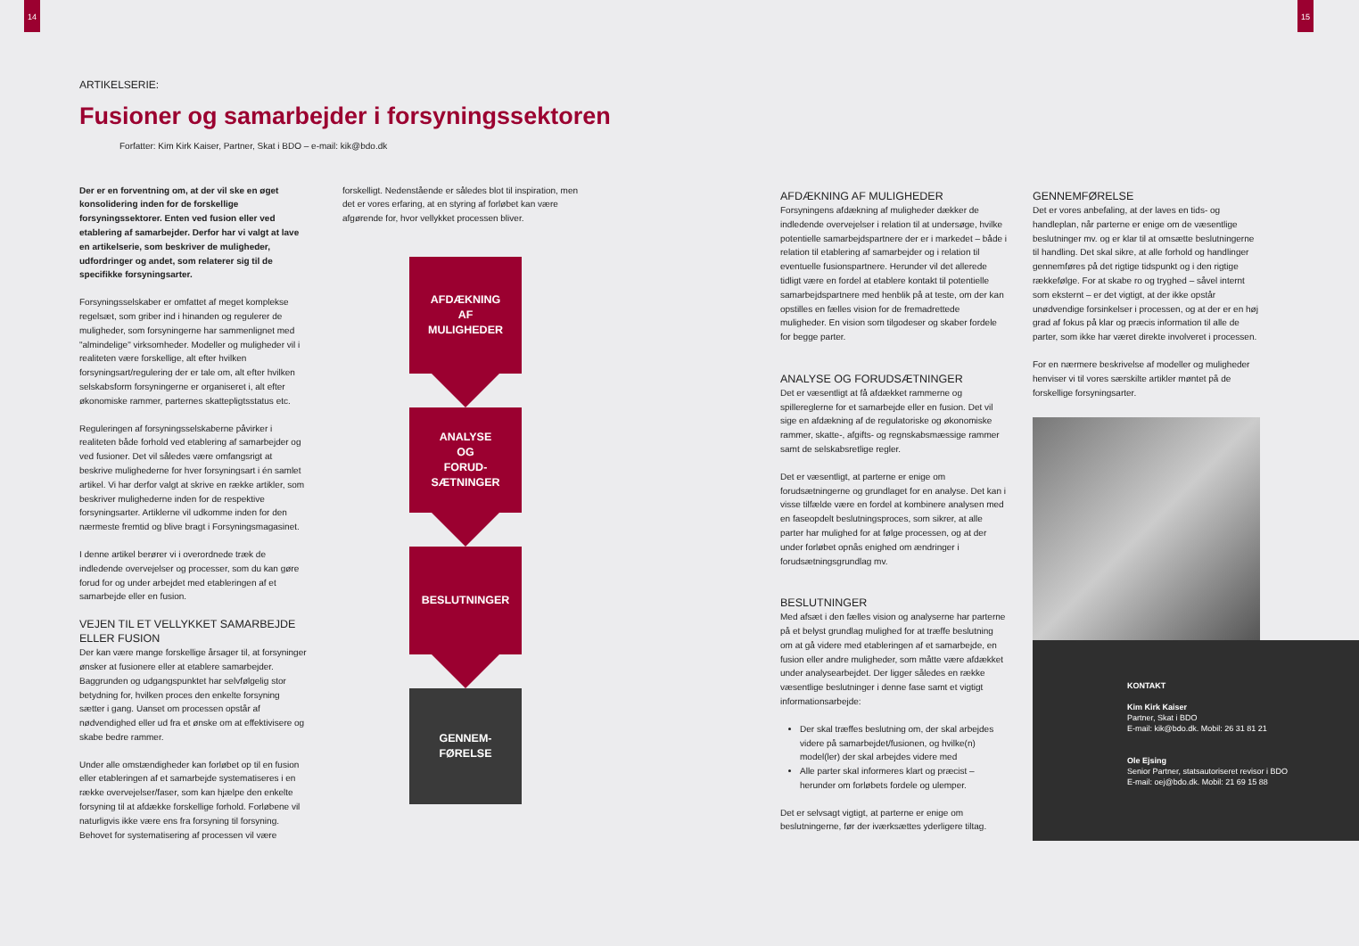14 15
ARTIKELSERIE:
Fusioner og samarbejder i forsyningssektoren
Forfatter: Kim Kirk Kaiser, Partner, Skat i BDO – e-mail: kik@bdo.dk
Der er en forventning om, at der vil ske en øget konsolidering inden for de forskellige forsyningssektorer. Enten ved fusion eller ved etablering af samarbejder. Derfor har vi valgt at lave en artikelserie, som beskriver de muligheder, udfordringer og andet, som relaterer sig til de specifikke forsyningsarter.
Forsyningsselskaber er omfattet af meget komplekse regelsæt, som griber ind i hinanden og regulerer de muligheder, som forsyningerne har sammenlignet med "almindelige" virksomheder. Modeller og muligheder vil i realiteten være forskellige, alt efter hvilken forsyningsart/regulering der er tale om, alt efter hvilken selskabsform forsyningerne er organiseret i, alt efter økonomiske rammer, parternes skattepligtsstatus etc.
Reguleringen af forsyningsselskaberne påvirker i realiteten både forhold ved etablering af samarbejder og ved fusioner. Det vil således være omfangsrigt at beskrive mulighederne for hver forsyningsart i én samlet artikel. Vi har derfor valgt at skrive en række artikler, som beskriver mulighederne inden for de respektive forsyningsarter. Artiklerne vil udkomme inden for den nærmeste fremtid og blive bragt i Forsyningsmagasinet.
I denne artikel berører vi i overordnede træk de indledende overvejelser og processer, som du kan gøre forud for og under arbejdet med etableringen af et samarbejde eller en fusion.
VEJEN TIL ET VELLYKKET SAMARBEJDE ELLER FUSION
Der kan være mange forskellige årsager til, at forsyninger ønsker at fusionere eller at etablere samarbejder. Baggrunden og udgangspunktet har selvfølgelig stor betydning for, hvilken proces den enkelte forsyning sætter i gang. Uanset om processen opstår af nødvendighed eller ud fra et ønske om at effektivisere og skabe bedre rammer.
Under alle omstændigheder kan forløbet op til en fusion eller etableringen af et samarbejde systematiseres i en række overvejelser/faser, som kan hjælpe den enkelte forsyning til at afdække forskellige forhold. Forløbene vil naturligvis ikke være ens fra forsyning til forsyning. Behovet for systematisering af processen vil være
forskelligt. Nedenstående er således blot til inspiration, men det er vores erfaring, at en styring af forløbet kan være afgørende for, hvor vellykket processen bliver.
AFDÆKNING
AF
MULIGHEDER
ANALYSE
OG
FORUD-
SÆTNINGER
BESLUTNINGER
GENNEM-
FØRELSE
AFDÆKNING AF MULIGHEDER
Forsyningens afdækning af muligheder dækker de indledende overvejelser i relation til at undersøge, hvilke potentielle samarbejdspartnere der er i markedet – både i relation til etablering af samarbejder og i relation til eventuelle fusionspartnere. Herunder vil det allerede tidligt være en fordel at etablere kontakt til potentielle samarbejdspartnere med henblik på at teste, om der kan opstilles en fælles vision for de fremadrettede muligheder. En vision som tilgodeser og skaber fordele for begge parter.
ANALYSE OG FORUDSÆTNINGER
Det er væsentligt at få afdækket rammerne og spillereglerne for et samarbejde eller en fusion. Det vil sige en afdækning af de regulatoriske og økonomiske rammer, skatte-, afgifts- og regnskabsmæssige rammer samt de selskabsretlige regler.
Det er væsentligt, at parterne er enige om forudsætningerne og grundlaget for en analyse. Det kan i visse tilfælde være en fordel at kombinere analysen med en faseopdelt beslutningsproces, som sikrer, at alle parter har mulighed for at følge processen, og at der under forløbet opnås enighed om ændringer i forudsætningsgrundlag mv.
BESLUTNINGER
Med afsæt i den fælles vision og analyserne har parterne på et belyst grundlag mulighed for at træffe beslutning om at gå videre med etableringen af et samarbejde, en fusion eller andre muligheder, som måtte være afdækket under analysearbejdet. Der ligger således en række væsentlige beslutninger i denne fase samt et vigtigt informationsarbejde:
Der skal træffes beslutning om, der skal arbejdes videre på samarbejdet/fusionen, og hvilke(n) model(ler) der skal arbejdes videre med
Alle parter skal informeres klart og præcist – herunder om forløbets fordele og ulemper.
Det er selvsagt vigtigt, at parterne er enige om beslutningerne, før der iværksættes yderligere tiltag.
GENNEMFØRELSE
Det er vores anbefaling, at der laves en tids- og handleplan, når parterne er enige om de væsentlige beslutninger mv. og er klar til at omsætte beslutningerne til handling. Det skal sikre, at alle forhold og handlinger gennemføres på det rigtige tidspunkt og i den rigtige rækkefølge. For at skabe ro og tryghed – såvel internt som eksternt – er det vigtigt, at der ikke opstår unødvendige forsinkelser i processen, og at der er en høj grad af fokus på klar og præcis information til alle de parter, som ikke har været direkte involveret i processen.
For en nærmere beskrivelse af modeller og muligheder henviser vi til vores særskilte artikler møntet på de forskellige forsyningsarter.
KONTAKT
Kim Kirk Kaiser
Partner, Skat i BDO
E-mail: kik@bdo.dk. Mobil: 26 31 81 21
Ole Ejsing
Senior Partner, statsautoriseret revisor i BDO
E-mail: oej@bdo.dk. Mobil: 21 69 15 88